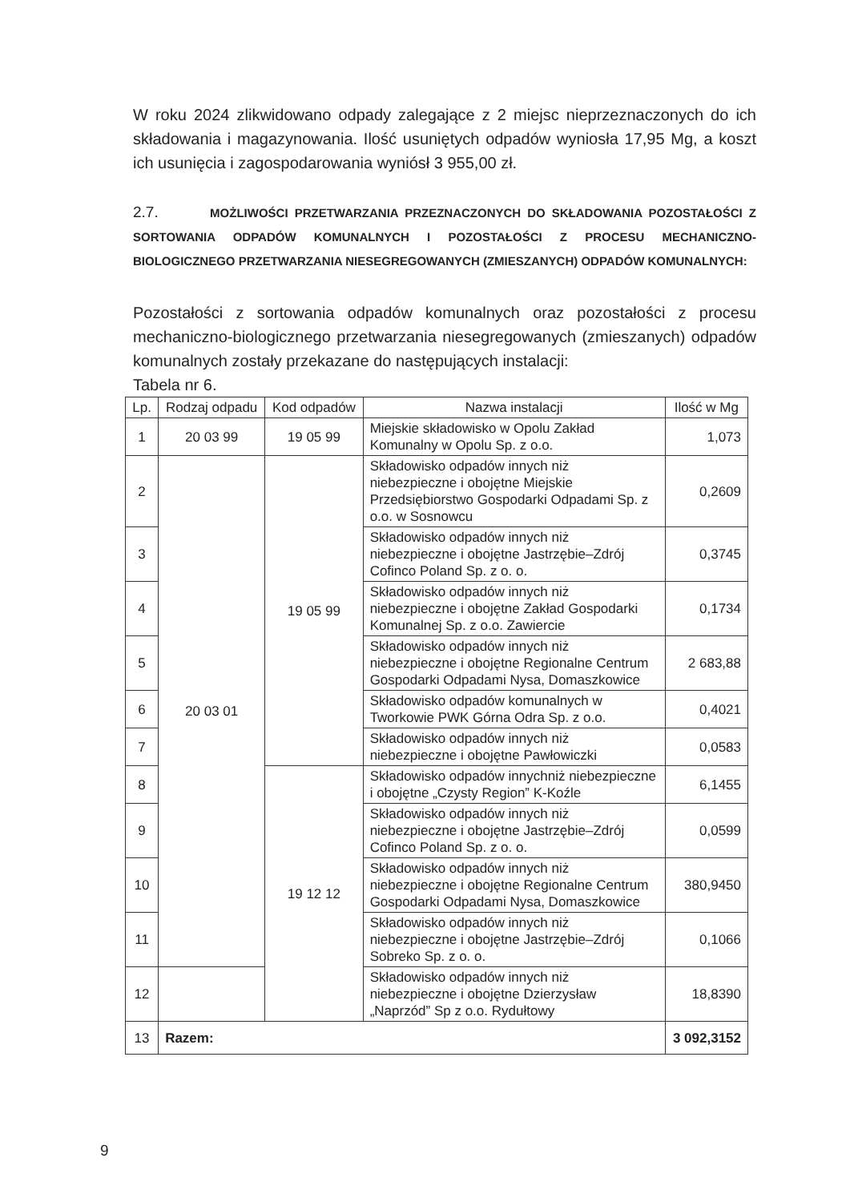W roku 2024 zlikwidowano odpady zalegające z 2 miejsc nieprzeznaczonych do ich składowania i magazynowania. Ilość usuniętych odpadów wyniosła 17,95 Mg, a koszt ich usunięcia i zagospodarowania wyniósł 3 955,00 zł.
2.7. MOŻLIWOŚCI PRZETWARZANIA PRZEZNACZONYCH DO SKŁADOWANIA POZOSTAŁOŚCI Z SORTOWANIA ODPADÓW KOMUNALNYCH I POZOSTAŁOŚCI Z PROCESU MECHANICZNO-BIOLOGICZNEGO PRZETWARZANIA NIESEGREGOWANYCH (ZMIESZANYCH) ODPADÓW KOMUNALNYCH:
Pozostałości z sortowania odpadów komunalnych oraz pozostałości z procesu mechaniczno-biologicznego przetwarzania niesegregowanych (zmieszanych) odpadów komunalnych zostały przekazane do następujących instalacji:
Tabela nr 6.
| Lp. | Rodzaj odpadu | Kod odpadów | Nazwa instalacji | Ilość w Mg |
| --- | --- | --- | --- | --- |
| 1 | 20 03 99 | 19 05 99 | Miejskie składowisko w Opolu Zakład Komunalny w Opolu Sp. z o.o. | 1,073 |
| 2 | 20 03 01 | 19 05 99 | Składowisko odpadów innych niż niebezpieczne i obojętne Miejskie Przedsiębiorstwo Gospodarki Odpadami Sp. z o.o. w Sosnowcu | 0,2609 |
| 3 | | | Składowisko odpadów innych niż niebezpieczne i obojętne Jastrzębie–Zdrój Cofinco Poland Sp. z o. o. | 0,3745 |
| 4 | | | Składowisko odpadów innych niż niebezpieczne i obojętne Zakład Gospodarki Komunalnej Sp. z o.o. Zawiercie | 0,1734 |
| 5 | | | Składowisko odpadów innych niż niebezpieczne i obojętne Regionalne Centrum Gospodarki Odpadami Nysa, Domaszkowice | 2 683,88 |
| 6 | | | Składowisko odpadów komunalnych w Tworkowie PWK Górna Odra Sp. z o.o. | 0,4021 |
| 7 | | | Składowisko odpadów innych niż niebezpieczne i obojętne Pawłowiczki | 0,0583 |
| 8 | | 19 12 12 | Składowisko odpadów innychniż niebezpieczne i obojętne „Czysty Region” K-Koźle | 6,1455 |
| 9 | | | Składowisko odpadów innych niż niebezpieczne i obojętne Jastrzębie–Zdrój Cofinco Poland Sp. z o. o. | 0,0599 |
| 10 | | | Składowisko odpadów innych niż niebezpieczne i obojętne Regionalne Centrum Gospodarki Odpadami Nysa, Domaszkowice | 380,9450 |
| 11 | | | Składowisko odpadów innych niż niebezpieczne i obojętne Jastrzębie–Zdrój Sobreko Sp. z o. o. | 0,1066 |
| 12 | | | Składowisko odpadów innych niż niebezpieczne i obojętne Dzierzysław „Naprzód” Sp z o.o. Rydułtowy | 18,8390 |
| 13 | Razem: | | | 3 092,3152 |
9